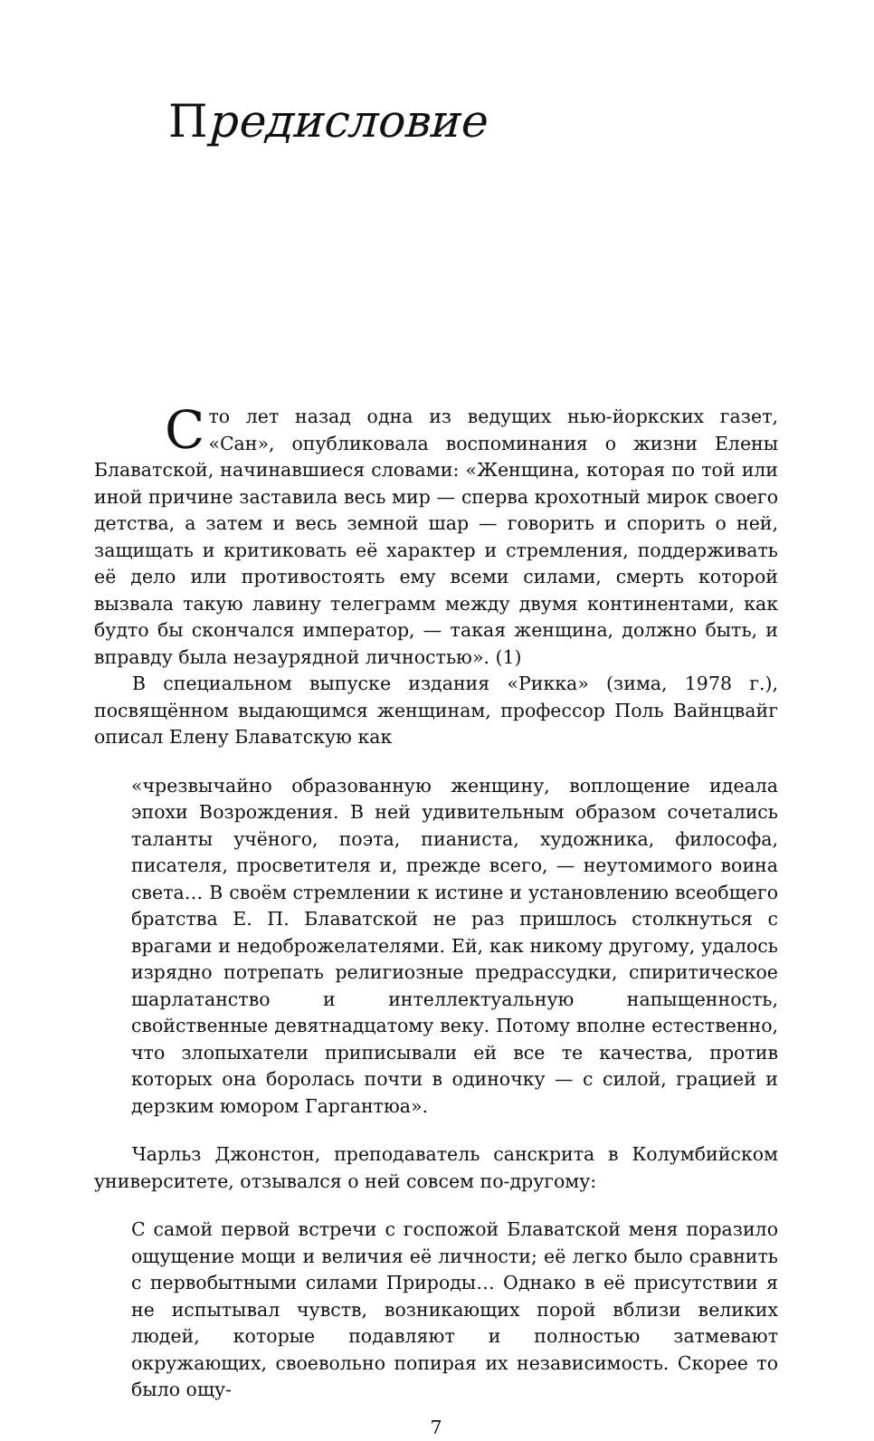Предисловие
Сто лет назад одна из ведущих нью-йоркских газет, «Сан», опубликовала воспоминания о жизни Елены Блаватской, начинавшиеся словами: «Женщина, которая по той или иной причине заставила весь мир — сперва крохотный мирок своего детства, а затем и весь земной шар — говорить и спорить о ней, защищать и критиковать её характер и стремления, поддерживать её дело или противостоять ему всеми силами, смерть которой вызвала такую лавину телеграмм между двумя континентами, как будто бы скончался император, — такая женщина, должно быть, и вправду была незаурядной личностью». (1)
В специальном выпуске издания «Рикка» (зима, 1978 г.), посвящённом выдающимся женщинам, профессор Поль Вайнцвайг описал Елену Блаватскую как
«чрезвычайно образованную женщину, воплощение идеала эпохи Возрождения. В ней удивительным образом сочетались таланты учёного, поэта, пианиста, художника, философа, писателя, просветителя и, прежде всего, — неутомимого воина света… В своём стремлении к истине и установлению всеобщего братства Е. П. Блаватской не раз пришлось столкнуться с врагами и недоброжелателями. Ей, как никому другому, удалось изрядно потрепать религиозные предрассудки, спиритическое шарлатанство и интеллектуальную напыщенность, свойственные девятнадцатому веку. Потому вполне естественно, что злопыхатели приписывали ей все те качества, против которых она боролась почти в одиночку — с силой, грацией и дерзким юмором Гаргантюа».
Чарльз Джонстон, преподаватель санскрита в Колумбийском университете, отзывался о ней совсем по-другому:
С самой первой встречи с госпожой Блаватской меня поразило ощущение мощи и величия её личности; её легко было сравнить с первобытными силами Природы… Однако в её присутствии я не испытывал чувств, возникающих порой вблизи великих людей, которые подавляют и полностью затмевают окружающих, своевольно попирая их независимость. Скорее то было ощу-
7